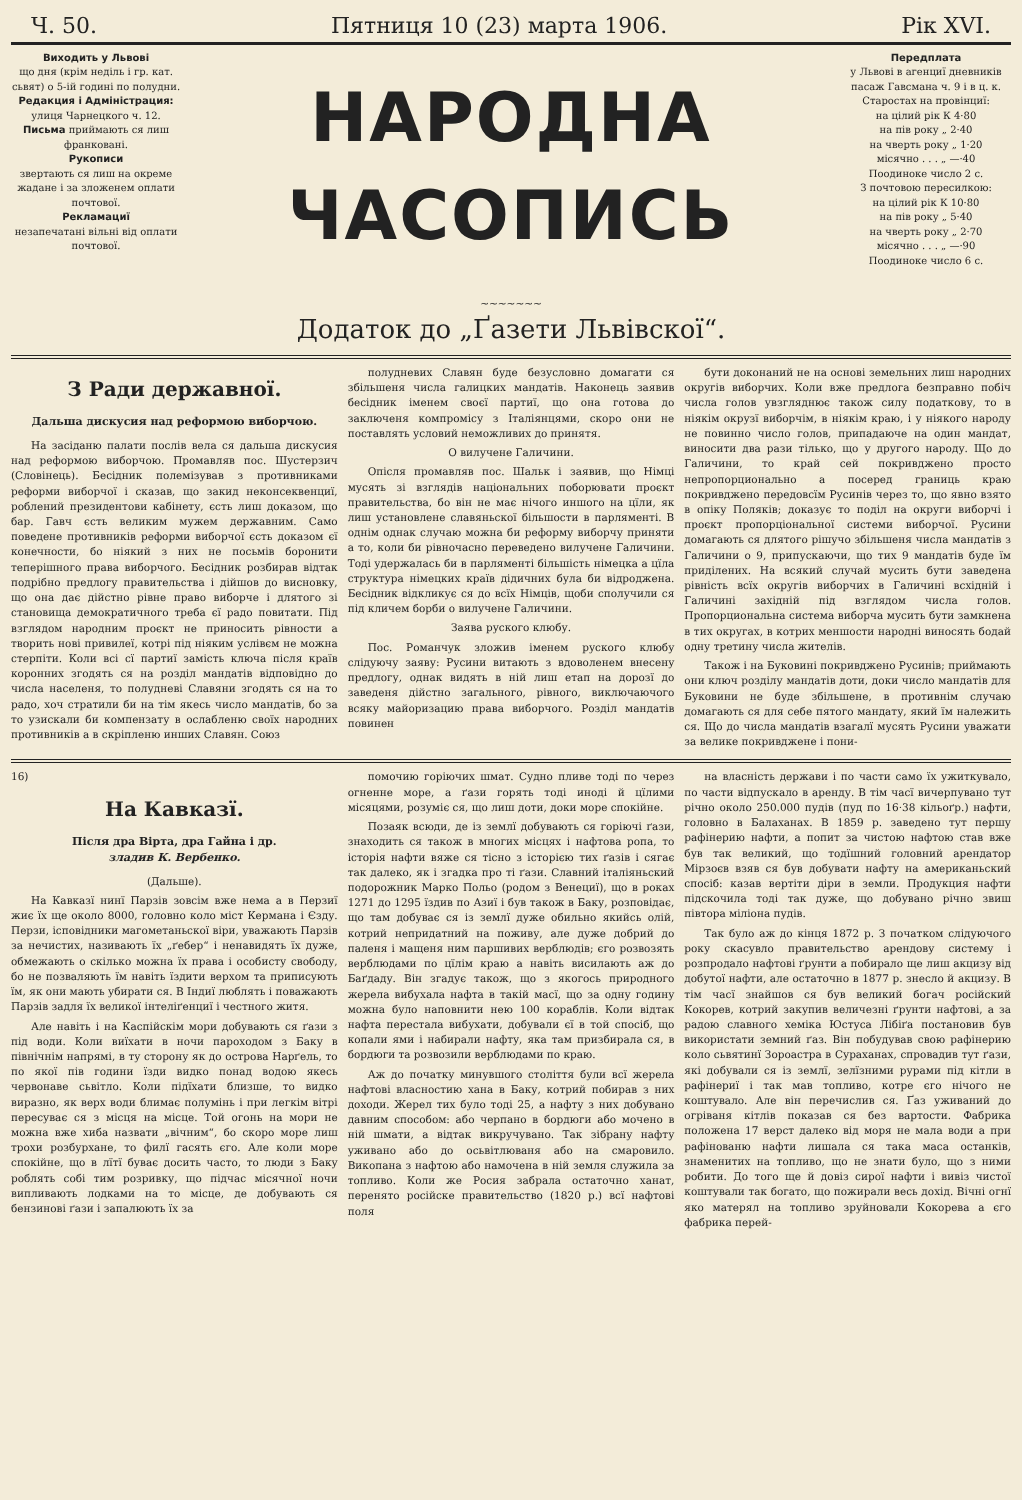Ч. 50. Пятниця 10 (23) марта 1906. Рік XVI.
Виходить у Львові
що дня (крім неділь і гр. кат. сьвят) о 5-ій годині по полудни.
Редакция і Адміністрация: улиця Чарнецкого ч. 12.
Письма приймають ся лиш франковані.
Рукописи
звертають ся лиш на окреме жадане і за зложенем оплати почтової.
Рекламациї
незапечатані вільні від оплати почтової.
НАРОДНА ЧАСОПИСЬ
~~~~~~~
Додаток до „Ґазети Львівскої“.
Передплата
у Львові в агенциї дневників пасаж Гавсмана ч. 9 і в ц. к. Старостах на провінциї:
на цілий рік К 4·80
на пів року „ 2·40
на чверть року „ 1·20
місячно . . . „ —·40
Поодиноке число 2 с.
З почтовою пересилкою:
на цілий рік К 10·80
на пів року „ 5·40
на чверть року „ 2·70
місячно . . . „ —·90
Поодиноке число 6 с.
З Ради державної.
Дальша дискусия над реформою виборчою.
На засіданю палати послів вела ся дальша дискусия над реформою виборчою. Промавляв пос. Шустерзич (Словінець). Бесідник полемізував з противниками реформи виборчої і сказав, що закид неконсеквенциї, роблений президентови кабінету, єсть лиш доказом, що бар. Гавч єсть великим мужем державним. Само поведене противників реформи виборчої єсть доказом єї конечности, бо ніякий з них не посьмів боронити теперішного права виборчого. Бесідник розбирав відтак подрібно предлогу правительства і дійшов до висновку, що она дає дійстно рівне право виборче і длятого зі становища демократичного треба єї радо повитати. Під взглядом народним проєкт не приносить рівности а творить нові привилеї, котрі під ніяким услівєм не можна стерпіти. Коли всі сї партиї замість ключа після країв коронних згодять ся на розділ мандатів відповідно до числа населеня, то полудневі Славяни згодять ся на то радо, хоч стратили би на тім якесь число мандатів, бо за то узискали би компензату в ослабленю своїх народних противників а в скріпленю инших Славян. Союз
полудневих Славян буде безусловно домагати ся збільшеня числа галицких мандатів. Наконець заявив бесідник іменем своєї партиї, що она готова до заключеня компромісу з Італіянцями, скоро они не поставлять условий неможливих до принятя.
О вилучене Галичини.
Опісля промавляв пос. Шальк і заявив, що Німці мусять зі взглядів національних поборювати проєкт правительства, бо він не має нічого иншого на цїли, як лиш установлене славяньскої більшости в парляменті. В однім однак случаю можна би реформу виборчу приняти а то, коли би рівночасно переведено вилучене Галичини. Тоді удержалась би в парляменті більшість німецка а цїла структура німецких країв дідичних була би відроджена. Бесідник відкликує ся до всїх Німців, щоби сполучили ся під кличем борби о вилучене Галичини.
Заява руского клюбу.
Пос. Романчук зложив іменем руского клюбу слідуючу заяву: Русини витають з вдоволенем внесену предлогу, однак видять в ній лиш етап на дорозї до заведеня дійстно загального, рівного, виключаючого всяку майоризацию права виборчого. Розділ мандатів повинен
бути доконаний не на основі земельних лиш народних округів виборчих. Коли вже предлога безправно побіч числа голов увзгляднює також силу податкову, то в ніякім окрузї виборчім, в ніякім краю, і у ніякого народу не повинно число голов, припадаюче на один мандат, виносити два рази тілько, що у другого народу. Що до Галичини, то край сей покривджено просто непропорционально а посеред границь краю покривджено передовсїм Русинів через то, що явно взято в опіку Поляків; доказує то поділ на округи виборчі і проєкт пропорціональної системи виборчої. Русини домагають ся длятого рішучо збільшеня числа мандатів з Галичини о 9, припускаючи, що тих 9 мандатів буде їм приділених. На всякий случай мусить бути заведена рівність всїх округів виборчих в Галичині всхідній і Галичині західній під взглядом числа голов. Пропорциональна система виборча мусить бути замкнена в тих округах, в котрих меншости народні виносять бодай одну третину числа жителів.
Також і на Буковині покривджено Русинів; приймають они ключ розділу мандатів доти, доки число мандатів для Буковини не буде збільшене, в противнім случаю домагають ся для себе пятого мандату, який їм належить ся. Що до числа мандатів взагалї мусять Русини уважати за велике покривджене і пони-
16)
На Кавказї.
Після дра Вірта, дра Гайна і др.
зладив К. Вербенко.
(Дальше).
На Кавказї нинї Парзів зовсім вже нема а в Перзиї жиє їх ще около 8000, головно коло міст Кермана і Єзду. Перзи, ісповідники магометаньскої віри, уважають Парзів за нечистих, називають їх „ґебер“ і ненавидять їх дуже, обмежають о скілько можна їх права і особисту свободу, бо не позваляють їм навіть їздити верхом та приписують їм, як они мають убирати ся. В Індиї люблять і поважають Парзів задля їх великої інтеліґенциї і честного житя.
Але навіть і на Каспійскім мори добувають ся ґази з під води. Коли виїхати в ночи пароходом з Баку в північнім напрямі, в ту сторону як до острова Нарґель, то по якої пів години їзди видко понад водою якесь червонаве сьвітло. Коли підїхати близше, то видко виразно, як верх води блимає полумінь і при легкім вітрі пересуває ся з місця на місце. Той огонь на мори не можна вже хиба назвати „вічним“, бо скоро море лиш трохи розбурхане, то филї гасять єго. Але коли море спокійне, що в лїтї буває досить часто, то люди з Баку роблять собі тим розривку, що підчас місячної ночи випливають лодками на то місце, де добувають ся бензинові ґази і запалюють їх за
помочию горіючих шмат. Судно пливе тоді по через огненне море, а ґази горять тоді иноді й цїлими місяцями, розуміє ся, що лиш доти, доки море спокійне.
Позаяк всюди, де із землї добувають ся горіючі ґази, знаходить ся також в многих місцях і нафтова ропа, то історія нафти вяже ся тісно з історією тих ґазів і сягає так далеко, як і згадка про ті ґази. Славний італіяньский подорожник Марко Польо (родом з Венециї), що в роках 1271 до 1295 їздив по Азиї і був також в Баку, розповідає, що там добуває ся із землї дуже обильно якийсь олій, котрий непридатний на поживу, але дуже добрий до паленя і мащеня ним паршивих верблюдів; єго розвозять верблюдами по цїлім краю а навіть висилають аж до Баґдаду. Він згадує також, що з якогось природного жерела вибухала нафта в такій масї, що за одну годину можна було наповнити нею 100 кораблів. Коли відтак нафта перестала вибухати, добували єї в той спосіб, що копали ями і набирали нафту, яка там призбирала ся, в бордюги та розвозили верблюдами по краю.
Аж до початку минувшого століття були всї жерела нафтові власностию хана в Баку, котрий побирав з них доходи. Жерел тих було тоді 25, а нафту з них добувано давним способом: або черпано в бордюги або мочено в ній шмати, а відтак викручувано. Так зібрану нафту уживано або до осьвітлюваня або на смаровило. Викопана з нафтою або намочена в ній земля служила за топливо. Коли же Росия забрала остаточно ханат, перенято російске правительство (1820 р.) всї нафтові поля
на власність держави і по части само їх ужиткувало, по части відпускало в аренду. В тім часї вичерпувано тут річно около 250.000 пудів (пуд по 16·38 кільоґр.) нафти, головно в Балаханах. В 1859 р. заведено тут першу рафінерию нафти, а попит за чистою нафтою став вже був так великий, що тодїшний головний арендатор Мірзоєв взяв ся був добувати нафту на американьский спосіб: казав вертіти діри в земли. Продукция нафти підскочила тоді так дуже, що добувано річно звиш півтора міліона пудів.
Так було аж до кінця 1872 р. З початком слідуючого року скасувло правительство арендову систему і розпродало нафтові ґрунти а побирало ще лиш акцизу від добутої нафти, але остаточно в 1877 р. знесло й акцизу. В тім часї знайшов ся був великий богач російский Кокорев, котрий закупив величезні ґрунти нафтові, а за радою славного хеміка Юстуса Лібіґа постановив був використати земний ґаз. Він побудував свою рафінерию коло сьвятинї Зороастра в Сураханах, спровадив тут ґази, які добували ся із землї, зелїзними рурами під кітли в рафінериї і так мав топливо, котре єго нічого не коштувало. Але він перечислив ся. Ґаз уживаний до огріваня кітлів показав ся без вартости. Фабрика положена 17 верст далеко від моря не мала води а при рафінованю нафти лишала ся така маса останків, знаменитих на топливо, що не знати було, що з ними робити. До того ще й довіз сирої нафти і вивіз чистої коштували так богато, що пожирали весь дохід. Вічні огнї яко матерял на топливо зруйновали Кокорева а єго фабрика перей-